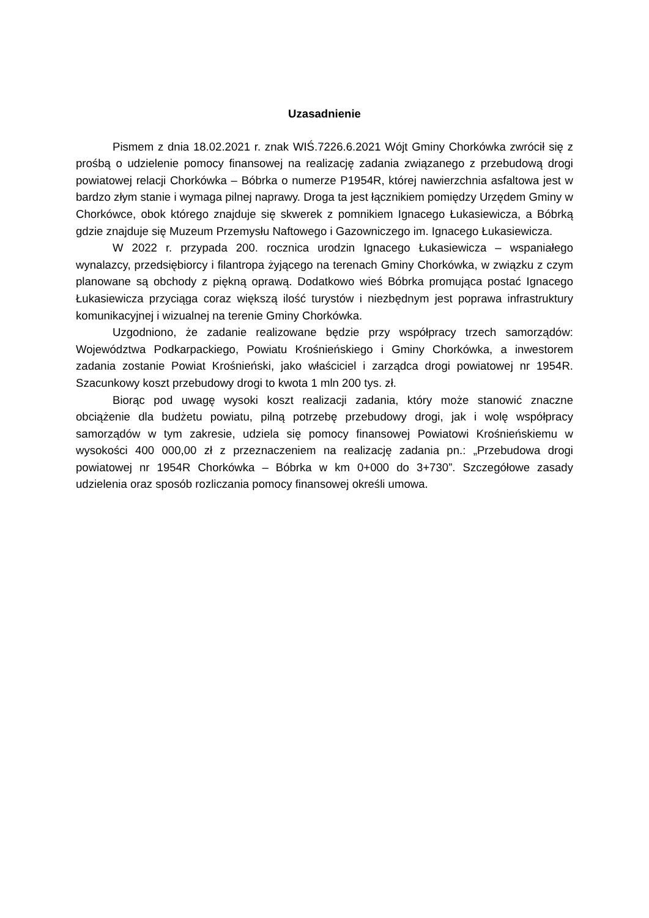Uzasadnienie
Pismem z dnia 18.02.2021 r. znak WIŚ.7226.6.2021 Wójt Gminy Chorkówka zwrócił się z prośbą o udzielenie pomocy finansowej na realizację zadania związanego z przebudową drogi powiatowej relacji Chorkówka – Bóbrka o numerze P1954R, której nawierzchnia asfaltowa jest w bardzo złym stanie i wymaga pilnej naprawy. Droga ta jest łącznikiem pomiędzy Urzędem Gminy w Chorkówce, obok którego znajduje się skwerek z pomnikiem Ignacego Łukasiewicza, a Bóbrką gdzie znajduje się Muzeum Przemysłu Naftowego i Gazowniczego im. Ignacego Łukasiewicza.
W 2022 r. przypada 200. rocznica urodzin Ignacego Łukasiewicza – wspaniałego wynalazcy, przedsiębiorcy i filantropa żyjącego na terenach Gminy Chorkówka, w związku z czym planowane są obchody z piękną oprawą. Dodatkowo wieś Bóbrka promująca postać Ignacego Łukasiewicza przyciąga coraz większą ilość turystów i niezbędnym jest poprawa infrastruktury komunikacyjnej i wizualnej na terenie Gminy Chorkówka.
Uzgodniono, że zadanie realizowane będzie przy współpracy trzech samorządów: Województwa Podkarpackiego, Powiatu Krośnieńskiego i Gminy Chorkówka, a inwestorem zadania zostanie Powiat Krośnieński, jako właściciel i zarządca drogi powiatowej nr 1954R. Szacunkowy koszt przebudowy drogi to kwota 1 mln 200 tys. zł.
Biorąc pod uwagę wysoki koszt realizacji zadania, który może stanowić znaczne obciążenie dla budżetu powiatu, pilną potrzebę przebudowy drogi, jak i wolę współpracy samorządów w tym zakresie, udziela się pomocy finansowej Powiatowi Krośnieńskiemu w wysokości 400 000,00 zł z przeznaczeniem na realizację zadania pn.: „Przebudowa drogi powiatowej nr 1954R Chorkówka – Bóbrka w km 0+000 do 3+730”. Szczegółowe zasady udzielenia oraz sposób rozliczania pomocy finansowej określi umowa.